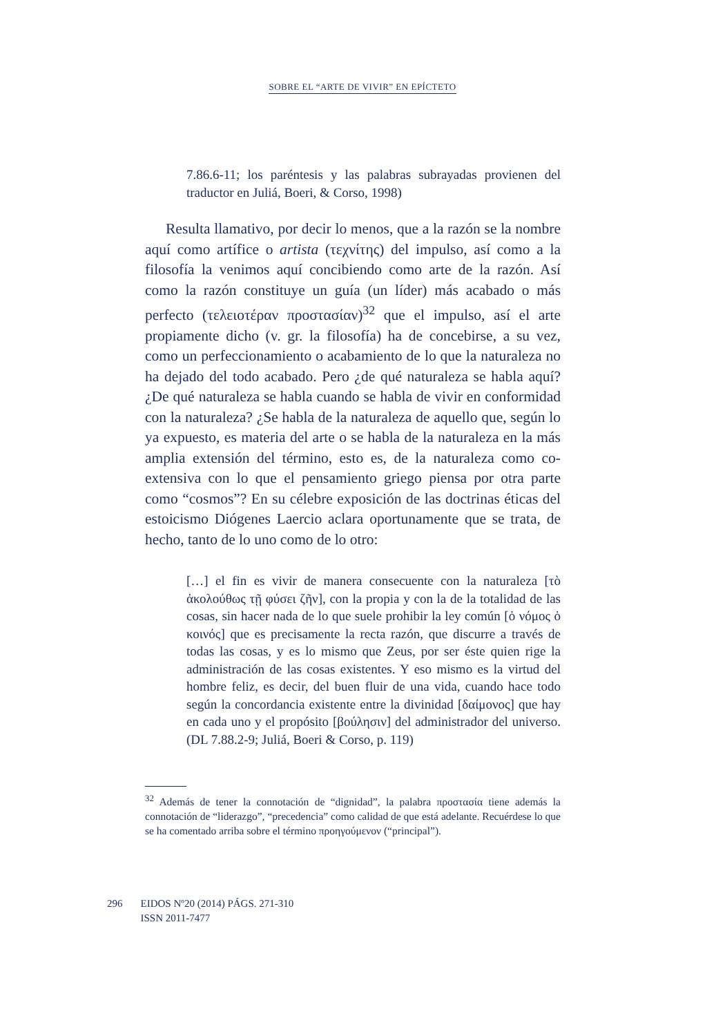SOBRE EL “ARTE DE VIVIR” EN EPÍCTETO
7.86.6-11; los paréntesis y las palabras subrayadas provienen del traductor en Juliá, Boeri, & Corso, 1998)
Resulta llamativo, por decir lo menos, que a la razón se la nombre aquí como artífice o artista (τεχνίτης) del impulso, así como a la filosofía la venimos aquí concibiendo como arte de la razón. Así como la razón constituye un guía (un líder) más acabado o más perfecto (τελειοτέραν προστασίαν)<sup>32</sup> que el impulso, así el arte propiamente dicho (v. gr. la filosofía) ha de concebirse, a su vez, como un perfeccionamiento o acabamiento de lo que la naturaleza no ha dejado del todo acabado. Pero ¿de qué naturaleza se habla aquí? ¿De qué naturaleza se habla cuando se habla de vivir en conformidad con la naturaleza? ¿Se habla de la naturaleza de aquello que, según lo ya expuesto, es materia del arte o se habla de la naturaleza en la más amplia extensión del término, esto es, de la naturaleza como co-extensiva con lo que el pensamiento griego piensa por otra parte como “cosmos”? En su célebre exposición de las doctrinas éticas del estoicismo Diógenes Laercio aclara oportunamente que se trata, de hecho, tanto de lo uno como de lo otro:
[…] el fin es vivir de manera consecuente con la naturaleza [τὸ ἀκολούθως τῇ φύσει ζῆν], con la propia y con la de la totalidad de las cosas, sin hacer nada de lo que suele prohibir la ley común [ὁ νόμος ὁ κοινός] que es precisamente la recta razón, que discurre a través de todas las cosas, y es lo mismo que Zeus, por ser éste quien rige la administración de las cosas existentes. Y eso mismo es la virtud del hombre feliz, es decir, del buen fluir de una vida, cuando hace todo según la concordancia existente entre la divinidad [δαίμονος] que hay en cada uno y el propósito [βούλησιν] del administrador del universo. (DL 7.88.2-9; Juliá, Boeri & Corso, p. 119)
<sup>32</sup> Además de tener la connotación de “dignidad”, la palabra προστασία tiene además la connotación de “liderazgo”, “precedencia” como calidad de que está adelante. Recuérdese lo que se ha comentado arriba sobre el término προηγούμενον (“principal”).
296 EIDOS Nº20 (2014) PÁGS. 271-310
ISSN 2011-7477